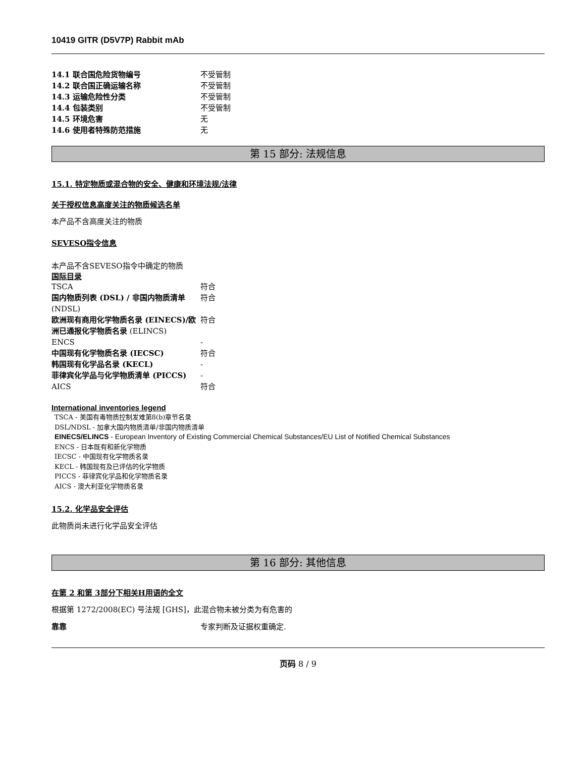10419 GITR (D5V7P) Rabbit mAb
| 14.1 联合国危险货物编号 | 不受管制 |
| 14.2 联合国正确运输名称 | 不受管制 |
| 14.3 运输危险性分类 | 不受管制 |
| 14.4 包装类别 | 不受管制 |
| 14.5 环境危害 | 无 |
| 14.6 使用者特殊防范措施 | 无 |
第 15 部分: 法规信息
15.1. 特定物质或混合物的安全、健康和环境法规/法律
关于授权信息高度关注的物质候选名单
本产品不含高度关注的物质
SEVESO指令信息
本产品不含SEVESO指令中确定的物质
国际目录
| TSCA | 符合 |
| 国内物质列表 (DSL) / 非国内物质清单 (NDSL) | 符合 |
| 欧洲现有商用化学物质名录 (EINECS)/欧洲已通报化学物质名录 (ELINCS) | 符合 |
| ENCS | - |
| 中国现有化学物质名录 (IECSC) | 符合 |
| 韩国现有化学品名录 (KECL) | - |
| 菲律宾化学品与化学物质清单 (PICCS) | - |
| AICS | 符合 |
International inventories legend
TSCA - 美国有毒物质控制发难第8(b)章节名录
DSL/NDSL - 加拿大国内物质清单/非国内物质清单
EINECS/ELINCS - European Inventory of Existing Commercial Chemical Substances/EU List of Notified Chemical Substances
ENCS - 日本既有和新化学物质
IECSC - 中国现有化学物质名录
KECL - 韩国现有及已评估的化学物质
PICCS - 菲律宾化学品和化学物质名录
AICS - 澳大利亚化学物质名录
15.2. 化学品安全评估
此物质尚未进行化学品安全评估
第 16 部分: 其他信息
在第 2 和第 3部分下相关H用语的全文
根据第 1272/2008(EC) 号法规 [GHS]，此混合物未被分类为有危害的
| 靠靠 | 专家判断及证据权重确定. |
页码 8 / 9